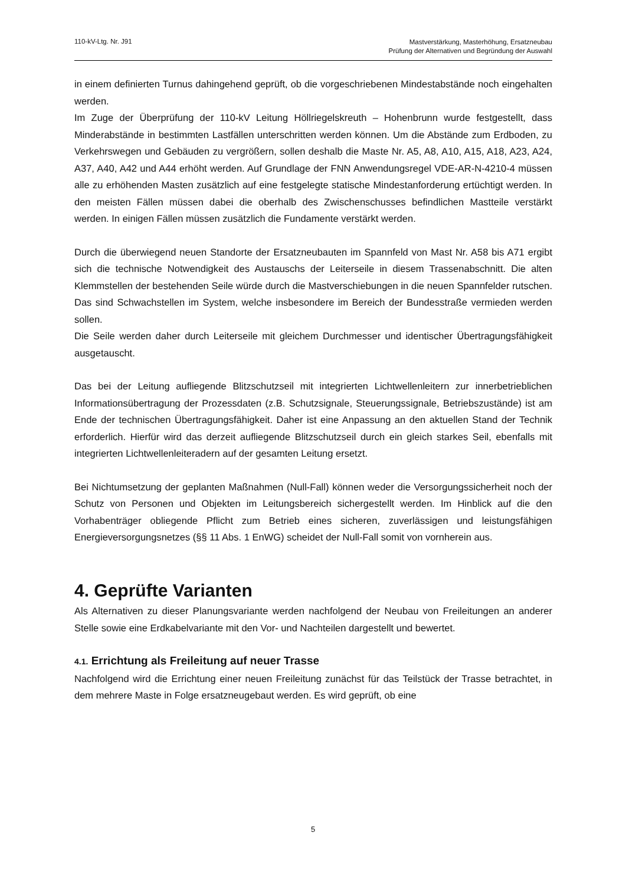110-kV-Ltg. Nr. J91
Mastverstärkung, Masterhöhung, Ersatzneubau
Prüfung der Alternativen und Begründung der Auswahl
in einem definierten Turnus dahingehend geprüft, ob die vorgeschriebenen Mindestabstände noch eingehalten werden.
Im Zuge der Überprüfung der 110-kV Leitung Höllriegelskreuth – Hohenbrunn wurde festgestellt, dass Minderabstände in bestimmten Lastfällen unterschritten werden können. Um die Abstände zum Erdboden, zu Verkehrswegen und Gebäuden zu vergrößern, sollen deshalb die Maste Nr. A5, A8, A10, A15, A18, A23, A24, A37, A40, A42 und A44 erhöht werden. Auf Grundlage der FNN Anwendungsregel VDE-AR-N-4210-4 müssen alle zu erhöhenden Masten zusätzlich auf eine festgelegte statische Mindestanforderung ertüchtigt werden. In den meisten Fällen müssen dabei die oberhalb des Zwischenschusses befindlichen Mastteile verstärkt werden. In einigen Fällen müssen zusätzlich die Fundamente verstärkt werden.
Durch die überwiegend neuen Standorte der Ersatzneubauten im Spannfeld von Mast Nr. A58 bis A71 ergibt sich die technische Notwendigkeit des Austauschs der Leiterseile in diesem Trassenabschnitt. Die alten Klemmstellen der bestehenden Seile würde durch die Mastverschiebungen in die neuen Spannfelder rutschen. Das sind Schwachstellen im System, welche insbesondere im Bereich der Bundesstraße vermieden werden sollen.
Die Seile werden daher durch Leiterseile mit gleichem Durchmesser und identischer Übertragungsfähigkeit ausgetauscht.
Das bei der Leitung aufliegende Blitzschutzseil mit integrierten Lichtwellenleitern zur innerbetrieblichen Informationsübertragung der Prozessdaten (z.B. Schutzsignale, Steuerungssignale, Betriebszustände) ist am Ende der technischen Übertragungsfähigkeit. Daher ist eine Anpassung an den aktuellen Stand der Technik erforderlich. Hierfür wird das derzeit aufliegende Blitzschutzseil durch ein gleich starkes Seil, ebenfalls mit integrierten Lichtwellenleiteradern auf der gesamten Leitung ersetzt.
Bei Nichtumsetzung der geplanten Maßnahmen (Null-Fall) können weder die Versorgungssicherheit noch der Schutz von Personen und Objekten im Leitungsbereich sichergestellt werden. Im Hinblick auf die den Vorhabenträger obliegende Pflicht zum Betrieb eines sicheren, zuverlässigen und leistungsfähigen Energieversorgungsnetzes (§§ 11 Abs. 1 EnWG) scheidet der Null-Fall somit von vornherein aus.
4. Geprüfte Varianten
Als Alternativen zu dieser Planungsvariante werden nachfolgend der Neubau von Freileitungen an anderer Stelle sowie eine Erdkabelvariante mit den Vor- und Nachteilen dargestellt und bewertet.
4.1. Errichtung als Freileitung auf neuer Trasse
Nachfolgend wird die Errichtung einer neuen Freileitung zunächst für das Teilstück der Trasse betrachtet, in dem mehrere Maste in Folge ersatzneugebaut werden. Es wird geprüft, ob eine
5